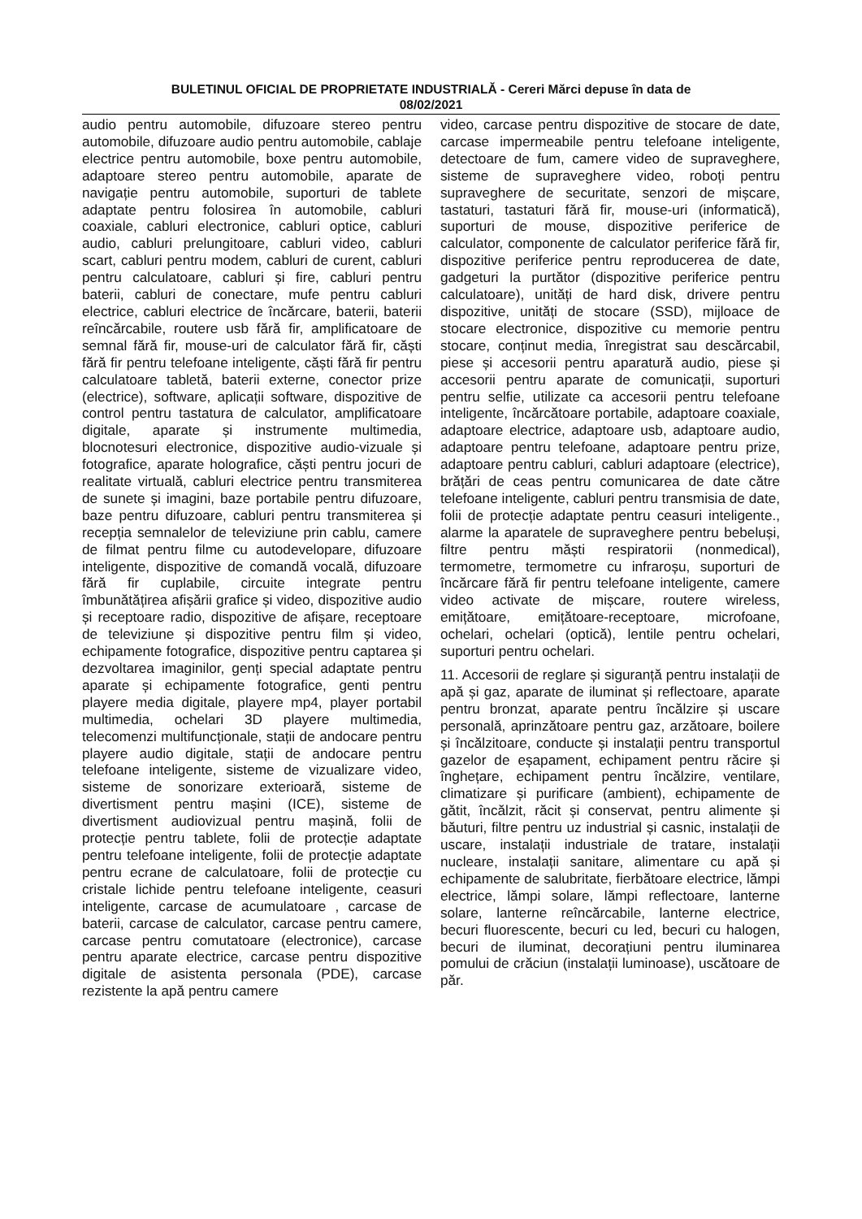BULETINUL OFICIAL DE PROPRIETATE INDUSTRIALĂ - Cereri Mărci depuse în data de
08/02/2021
audio pentru automobile, difuzoare stereo pentru automobile, difuzoare audio pentru automobile, cablaje electrice pentru automobile, boxe pentru automobile, adaptoare stereo pentru automobile, aparate de navigație pentru automobile, suporturi de tablete adaptate pentru folosirea în automobile, cabluri coaxiale, cabluri electronice, cabluri optice, cabluri audio, cabluri prelungitoare, cabluri video, cabluri scart, cabluri pentru modem, cabluri de curent, cabluri pentru calculatoare, cabluri și fire, cabluri pentru baterii, cabluri de conectare, mufe pentru cabluri electrice, cabluri electrice de încărcare, baterii, baterii reîncărcabile, routere usb fără fir, amplificatoare de semnal fără fir, mouse-uri de calculator fără fir, căști fără fir pentru telefoane inteligente, căști fără fir pentru calculatoare tabletă, baterii externe, conector prize (electrice), software, aplicații software, dispozitive de control pentru tastatura de calculator, amplificatoare digitale, aparate și instrumente multimedia, blocnotesuri electronice, dispozitive audio-vizuale și fotografice, aparate holografice, căști pentru jocuri de realitate virtuală, cabluri electrice pentru transmiterea de sunete și imagini, baze portabile pentru difuzoare, baze pentru difuzoare, cabluri pentru transmiterea și recepția semnalelor de televiziune prin cablu, camere de filmat pentru filme cu autodevelopare, difuzoare inteligente, dispozitive de comandă vocală, difuzoare fără fir cuplabile, circuite integrate pentru îmbunătățirea afișării grafice și video, dispozitive audio și receptoare radio, dispozitive de afișare, receptoare de televiziune și dispozitive pentru film și video, echipamente fotografice, dispozitive pentru captarea și dezvoltarea imaginilor, genți special adaptate pentru aparate și echipamente fotografice, genti pentru playere media digitale, playere mp4, player portabil multimedia, ochelari 3D playere multimedia, telecomenzi multifuncționale, stații de andocare pentru playere audio digitale, stații de andocare pentru telefoane inteligente, sisteme de vizualizare video, sisteme de sonorizare exterioară, sisteme de divertisment pentru mașini (ICE), sisteme de divertisment audiovizual pentru mașină, folii de protecție pentru tablete, folii de protecție adaptate pentru telefoane inteligente, folii de protecție adaptate pentru ecrane de calculatoare, folii de protecție cu cristale lichide pentru telefoane inteligente, ceasuri inteligente, carcase de acumulatoare , carcase de baterii, carcase de calculator, carcase pentru camere, carcase pentru comutatoare (electronice), carcase pentru aparate electrice, carcase pentru dispozitive digitale de asistenta personala (PDE), carcase rezistente la apă pentru camere
video, carcase pentru dispozitive de stocare de date, carcase impermeabile pentru telefoane inteligente, detectoare de fum, camere video de supraveghere, sisteme de supraveghere video, roboți pentru supraveghere de securitate, senzori de mișcare, tastaturi, tastaturi fără fir, mouse-uri (informatică), suporturi de mouse, dispozitive periferice de calculator, componente de calculator periferice fără fir, dispozitive periferice pentru reproducerea de date, gadgeturi la purtător (dispozitive periferice pentru calculatoare), unități de hard disk, drivere pentru dispozitive, unități de stocare (SSD), mijloace de stocare electronice, dispozitive cu memorie pentru stocare, conținut media, înregistrat sau descărcabil, piese și accesorii pentru aparatură audio, piese și accesorii pentru aparate de comunicații, suporturi pentru selfie, utilizate ca accesorii pentru telefoane inteligente, încărcătoare portabile, adaptoare coaxiale, adaptoare electrice, adaptoare usb, adaptoare audio, adaptoare pentru telefoane, adaptoare pentru prize, adaptoare pentru cabluri, cabluri adaptoare (electrice), brățări de ceas pentru comunicarea de date către telefoane inteligente, cabluri pentru transmisia de date, folii de protecție adaptate pentru ceasuri inteligente., alarme la aparatele de supraveghere pentru bebeluși, filtre pentru măști respiratorii (nonmedical), termometre, termometre cu infraroșu, suporturi de încărcare fără fir pentru telefoane inteligente, camere video activate de mișcare, routere wireless, emițătoare, emițătoare-receptoare, microfoane, ochelari, ochelari (optică), lentile pentru ochelari, suporturi pentru ochelari.
11. Accesorii de reglare și siguranță pentru instalații de apă și gaz, aparate de iluminat și reflectoare, aparate pentru bronzat, aparate pentru încălzire și uscare personală, aprinzătoare pentru gaz, arzătoare, boilere și încălzitoare, conducte și instalații pentru transportul gazelor de eșapament, echipament pentru răcire și înghețare, echipament pentru încălzire, ventilare, climatizare și purificare (ambient), echipamente de gătit, încălzit, răcit și conservat, pentru alimente și băuturi, filtre pentru uz industrial și casnic, instalații de uscare, instalații industriale de tratare, instalații nucleare, instalații sanitare, alimentare cu apă și echipamente de salubritate, fierbătoare electrice, lămpi electrice, lămpi solare, lămpi reflectoare, lanterne solare, lanterne reîncărcabile, lanterne electrice, becuri fluorescente, becuri cu led, becuri cu halogen, becuri de iluminat, decorațiuni pentru iluminarea pomului de crăciun (instalații luminoase), uscătoare de păr.